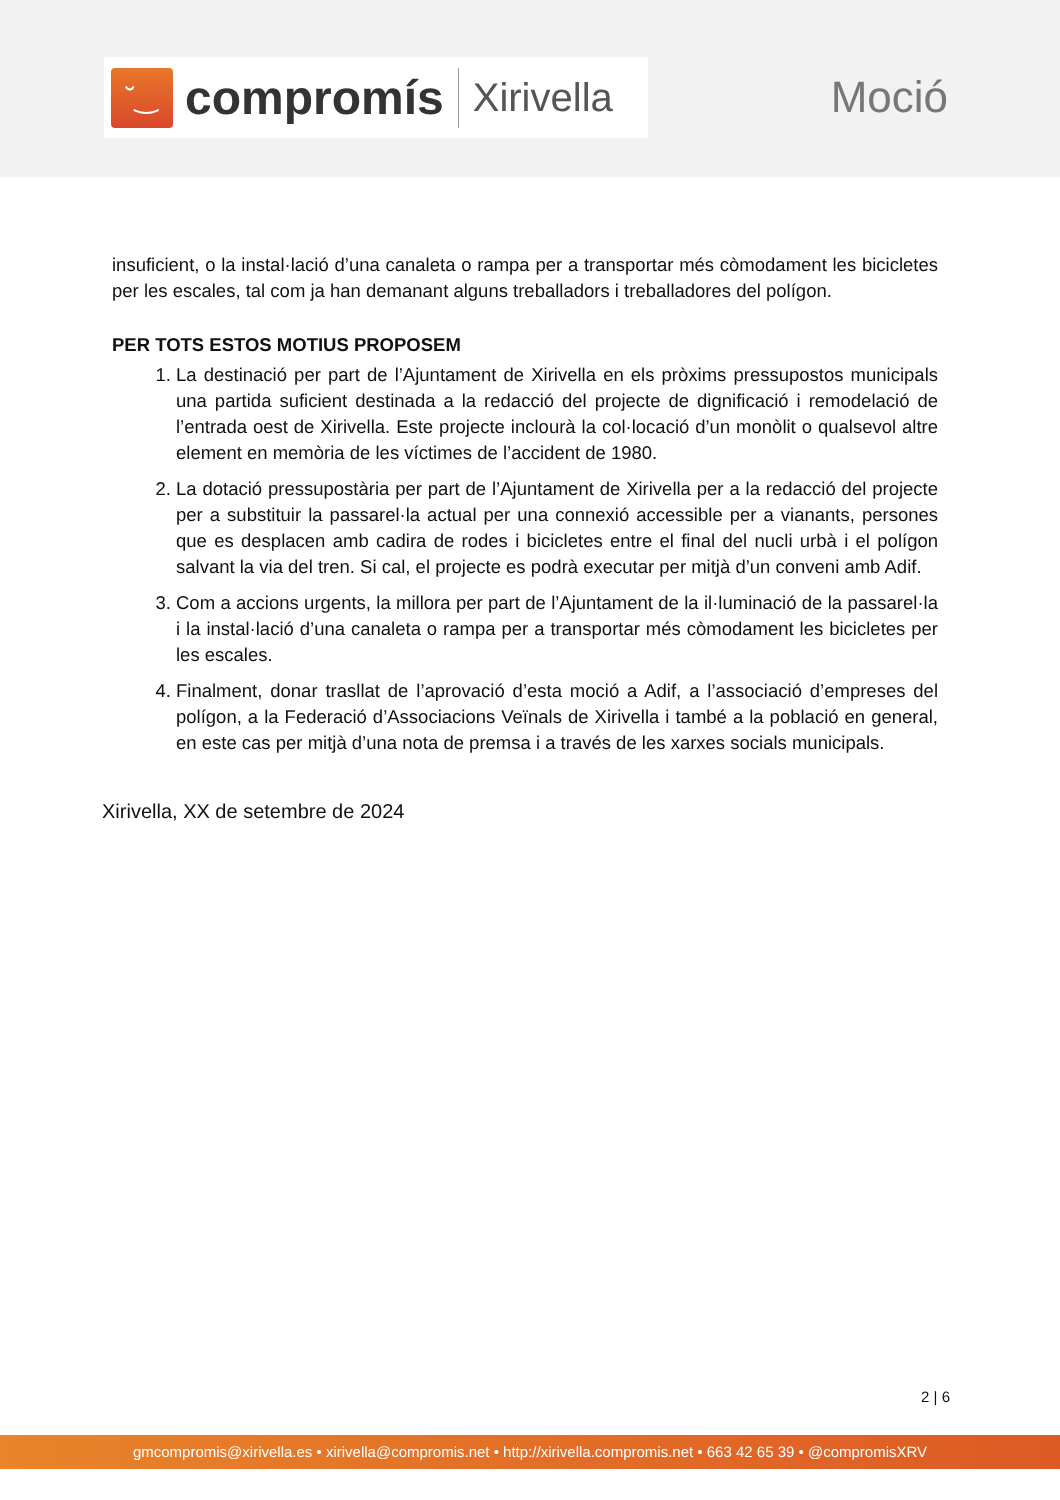˘‿
compromís
Xirivella
Moció
insuficient, o la instal·lació d’una canaleta o rampa per a transportar més còmodament les bicicletes per les escales, tal com ja han demanant alguns treballadors i treballadores del polígon.
PER TOTS ESTOS MOTIUS PROPOSEM
1. La destinació per part de l’Ajuntament de Xirivella en els pròxims pressupostos municipals una partida suficient destinada a la redacció del projecte de dignificació i remodelació de l’entrada oest de Xirivella. Este projecte inclourà la col·locació d’un monòlit o qualsevol altre element en memòria de les víctimes de l’accident de 1980.
2. La dotació pressupostària per part de l’Ajuntament de Xirivella per a la redacció del projecte per a substituir la passarel·la actual per una connexió accessible per a vianants, persones que es desplacen amb cadira de rodes i bicicletes entre el final del nucli urbà i el polígon salvant la via del tren. Si cal, el projecte es podrà executar per mitjà d’un conveni amb Adif.
3. Com a accions urgents, la millora per part de l’Ajuntament de la il·luminació de la passarel·la i la instal·lació d’una canaleta o rampa per a transportar més còmodament les bicicletes per les escales.
4. Finalment, donar trasllat de l’aprovació d’esta moció a Adif, a l’associació d’empreses del polígon, a la Federació d’Associacions Veïnals de Xirivella i també a la població en general, en este cas per mitjà d’una nota de premsa i a través de les xarxes socials municipals.
Xirivella, XX de setembre de 2024
2 | 6
gmcompromis@xirivella.es • xirivella@compromis.net • http://xirivella.compromis.net • 663 42 65 39 • @compromisXRV